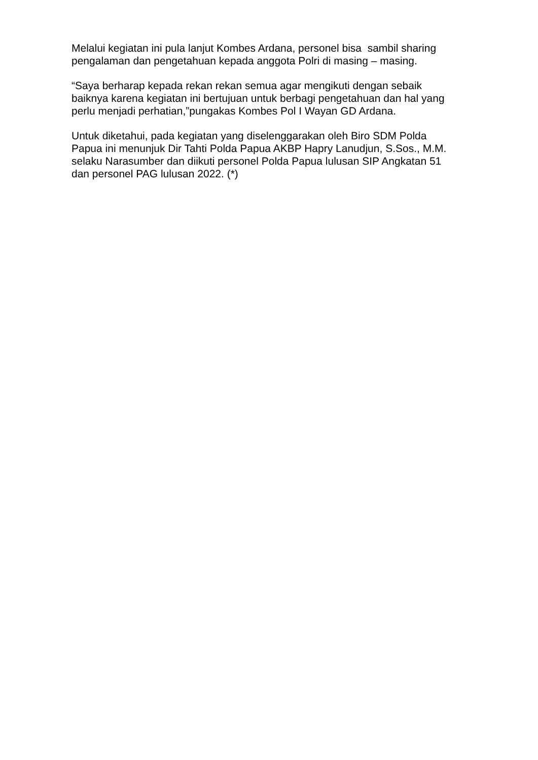Melalui kegiatan ini pula lanjut Kombes Ardana, personel bisa sambil sharing
pengalaman dan pengetahuan kepada anggota Polri di masing – masing.
“Saya berharap kepada rekan rekan semua agar mengikuti dengan sebaik
baiknya karena kegiatan ini bertujuan untuk berbagi pengetahuan dan hal yang
perlu menjadi perhatian,”pungakas Kombes Pol I Wayan GD Ardana.
Untuk diketahui, pada kegiatan yang diselenggarakan oleh Biro SDM Polda
Papua ini menunjuk Dir Tahti Polda Papua AKBP Hapry Lanudjun, S.Sos., M.M.
selaku Narasumber dan diikuti personel Polda Papua lulusan SIP Angkatan 51
dan personel PAG lulusan 2022. (*)